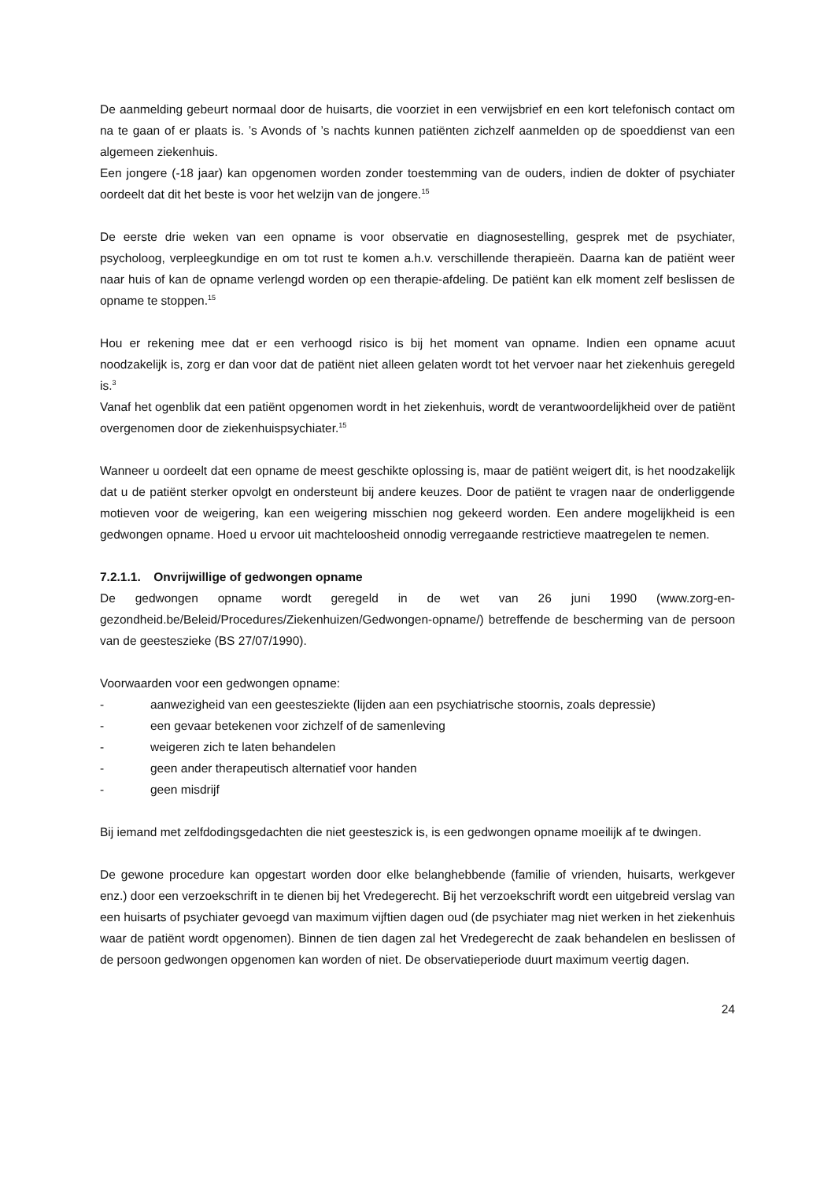De aanmelding gebeurt normaal door de huisarts, die voorziet in een verwijsbrief en een kort telefonisch contact om na te gaan of er plaats is. ’s Avonds of ’s nachts kunnen patiënten zichzelf aanmelden op de spoeddienst van een algemeen ziekenhuis.
Een jongere (-18 jaar) kan opgenomen worden zonder toestemming van de ouders, indien de dokter of psychiater oordeelt dat dit het beste is voor het welzijn van de jongere.<sup>15</sup>
De eerste drie weken van een opname is voor observatie en diagnosestelling, gesprek met de psychiater, psycholoog, verpleegkundige en om tot rust te komen a.h.v. verschillende therapieën. Daarna kan de patiënt weer naar huis of kan de opname verlengd worden op een therapie-afdeling. De patiënt kan elk moment zelf beslissen de opname te stoppen.<sup>15</sup>
Hou er rekening mee dat er een verhoogd risico is bij het moment van opname. Indien een opname acuut noodzakelijk is, zorg er dan voor dat de patiënt niet alleen gelaten wordt tot het vervoer naar het ziekenhuis geregeld is.<sup>3</sup>
Vanaf het ogenblik dat een patiënt opgenomen wordt in het ziekenhuis, wordt de verantwoordelijkheid over de patiënt overgenomen door de ziekenhuispsychiater.<sup>15</sup>
Wanneer u oordeelt dat een opname de meest geschikte oplossing is, maar de patiënt weigert dit, is het noodzakelijk dat u de patiënt sterker opvolgt en ondersteunt bij andere keuzes. Door de patiënt te vragen naar de onderliggende motieven voor de weigering, kan een weigering misschien nog gekeerd worden. Een andere mogelijkheid is een gedwongen opname. Hoed u ervoor uit machteloosheid onnodig verregaande restrictieve maatregelen te nemen.
7.2.1.1. Onvrijwillige of gedwongen opname
De gedwongen opname wordt geregeld in de wet van 26 juni 1990 (www.zorg-en-gezondheid.be/Beleid/Procedures/Ziekenhuizen/Gedwongen-opname/) betreffende de bescherming van de persoon van de geesteszieke (BS 27/07/1990).
Voorwaarden voor een gedwongen opname:
- aanwezigheid van een geestesziekte (lijden aan een psychiatrische stoornis, zoals depressie)
- een gevaar betekenen voor zichzelf of de samenleving
- weigeren zich te laten behandelen
- geen ander therapeutisch alternatief voor handen
- geen misdrijf
Bij iemand met zelfdodingsgedachten die niet geesteszick is, is een gedwongen opname moeilijk af te dwingen.
De gewone procedure kan opgestart worden door elke belanghebbende (familie of vrienden, huisarts, werkgever enz.) door een verzoekschrift in te dienen bij het Vredegerecht. Bij het verzoekschrift wordt een uitgebreid verslag van een huisarts of psychiater gevoegd van maximum vijftien dagen oud (de psychiater mag niet werken in het ziekenhuis waar de patiënt wordt opgenomen). Binnen de tien dagen zal het Vredegerecht de zaak behandelen en beslissen of de persoon gedwongen opgenomen kan worden of niet. De observatieperiode duurt maximum veertig dagen.
24